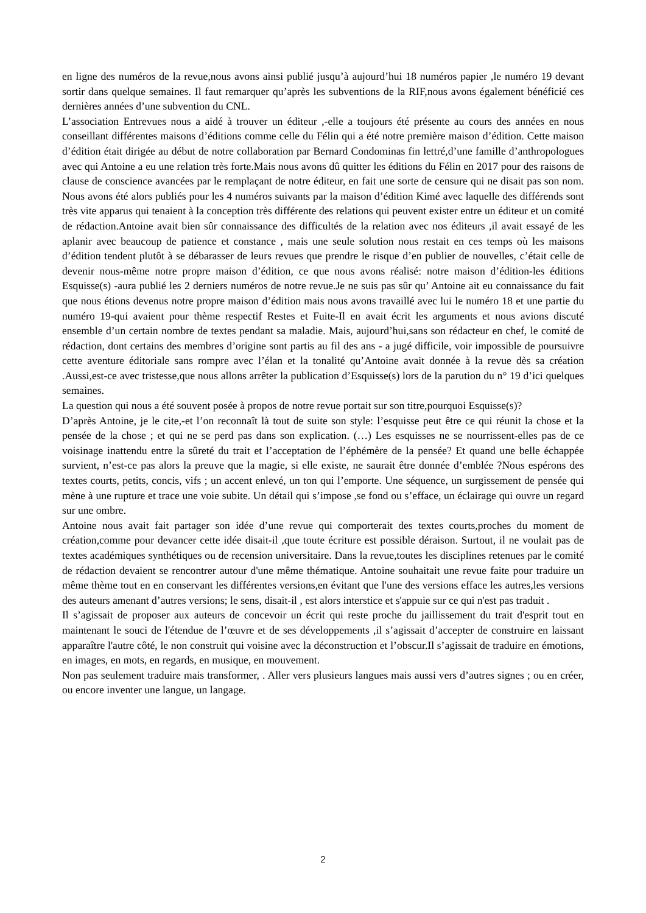en ligne des numéros de la revue,nous avons ainsi publié jusqu’à aujourd’hui 18 numéros papier ,le numéro 19 devant sortir dans quelque semaines. Il faut remarquer qu’après les subventions de la RIF,nous avons également bénéficié ces dernières années d’une subvention du CNL.
L’association Entrevues nous a aidé à trouver un éditeur ,-elle a toujours été présente au cours des années en nous conseillant différentes maisons d’éditions comme celle du Félin qui a été notre première maison d’édition. Cette maison d’édition était dirigée au début de notre collaboration par Bernard Condominas fin lettré,d’une famille d’anthropologues avec qui Antoine a eu une relation très forte.Mais nous avons dû quitter les éditions du Félin en 2017 pour des raisons de clause de conscience avancées par le remplaçant de notre éditeur, en fait une sorte de censure qui ne disait pas son nom. Nous avons été alors publiés pour les 4 numéros suivants par la maison d’édition Kimé avec laquelle des différends sont très vite apparus qui tenaient à la conception très différente des relations qui peuvent exister entre un éditeur et un comité de rédaction.Antoine avait bien sûr connaissance des difficultés de la relation avec nos éditeurs ,il avait essayé de les aplanir avec beaucoup de patience et constance , mais une seule solution nous restait en ces temps où les maisons d’édition tendent plutôt à se débarasser de leurs revues que prendre le risque d’en publier de nouvelles, c’était celle de devenir nous-même notre propre maison d’édition, ce que nous avons réalisé: notre maison d’édition-les éditions Esquisse(s) -aura publié les 2 derniers numéros de notre revue.Je ne suis pas sûr qu’ Antoine ait eu connaissance du fait que nous étions devenus notre propre maison d’édition mais nous avons travaillé avec lui le numéro 18 et une partie du numéro 19-qui avaient pour thème respectif Restes et Fuite-Il en avait écrit les arguments et nous avions discuté ensemble d’un certain nombre de textes pendant sa maladie. Mais, aujourd’hui,sans son rédacteur en chef, le comité de rédaction, dont certains des membres d’origine sont partis au fil des ans - a jugé difficile, voir impossible de poursuivre cette aventure éditoriale sans rompre avec l’élan et la tonalité qu’Antoine avait donnée à la revue dès sa création .Aussi,est-ce avec tristesse,que nous allons arrêter la publication d’Esquisse(s) lors de la parution du n° 19 d’ici quelques semaines.
La question qui nous a été souvent posée à propos de notre revue portait sur son titre,pourquoi Esquisse(s)?
D’après Antoine, je le cite,-et l’on reconnaît là tout de suite son style: l’esquisse peut être ce qui réunit la chose et la pensée de la chose ; et qui ne se perd pas dans son explication. (…) Les esquisses ne se nourrissent-elles pas de ce voisinage inattendu entre la sûreté du trait et l’acceptation de l’éphémère de la pensée? Et quand une belle échappée survient, n’est-ce pas alors la preuve que la magie, si elle existe, ne saurait être donnée d’emblée ?Nous espérons des textes courts, petits, concis, vifs ; un accent enlevé, un ton qui l’emporte. Une séquence, un surgissement de pensée qui mène à une rupture et trace une voie subite. Un détail qui s’impose ,se fond ou s’efface, un éclairage qui ouvre un regard sur une ombre.
Antoine nous avait fait partager son idée d’une revue qui comporterait des textes courts,proches du moment de création,comme pour devancer cette idée disait-il ,que toute écriture est possible déraison. Surtout, il ne voulait pas de textes académiques synthétiques ou de recension universitaire. Dans la revue,toutes les disciplines retenues par le comité de rédaction devaient se rencontrer autour d'une même thématique. Antoine souhaitait une revue faite pour traduire un même thème tout en en conservant les différentes versions,en évitant que l'une des versions efface les autres,les versions des auteurs amenant d’autres versions; le sens, disait-il , est alors interstice et s'appuie sur ce qui n'est pas traduit .
Il s’agissait de proposer aux auteurs de concevoir un écrit qui reste proche du jaillissement du trait d'esprit tout en maintenant le souci de l'étendue de l’œuvre et de ses développements ,il s’agissait d’accepter de construire en laissant apparaître l'autre côté, le non construit qui voisine avec la déconstruction et l’obscur.Il s’agissait de traduire en émotions, en images, en mots, en regards, en musique, en mouvement.
Non pas seulement traduire mais transformer, . Aller vers plusieurs langues mais aussi vers d’autres signes ; ou en créer, ou encore inventer une langue, un langage.
2